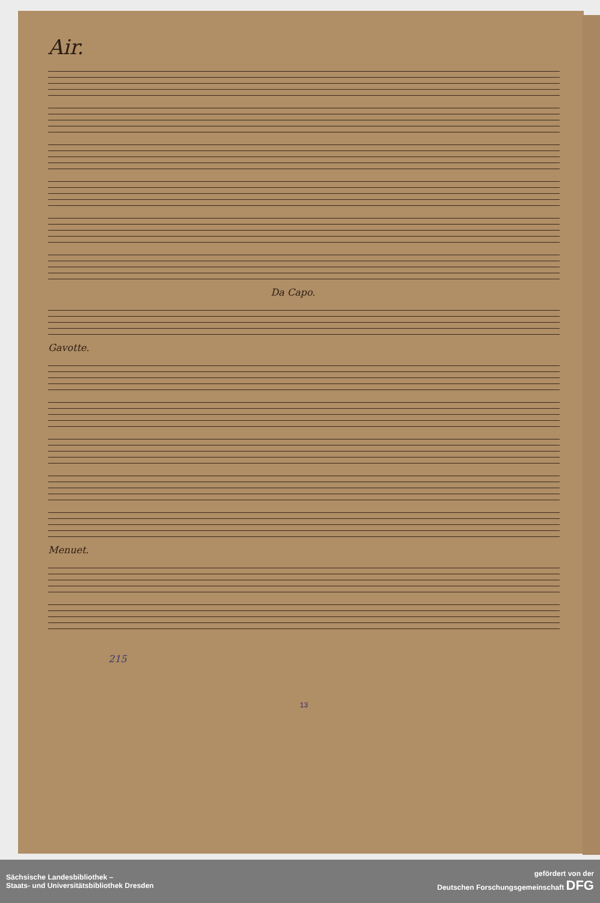Air.
Da Capo.
Gavotte.
Menuet.
215
13
Sächsische Landesbibliothek –
Staats- und Universitätsbibliothek Dresden
gefördert von der
Deutschen Forschungsgemeinschaft DFG